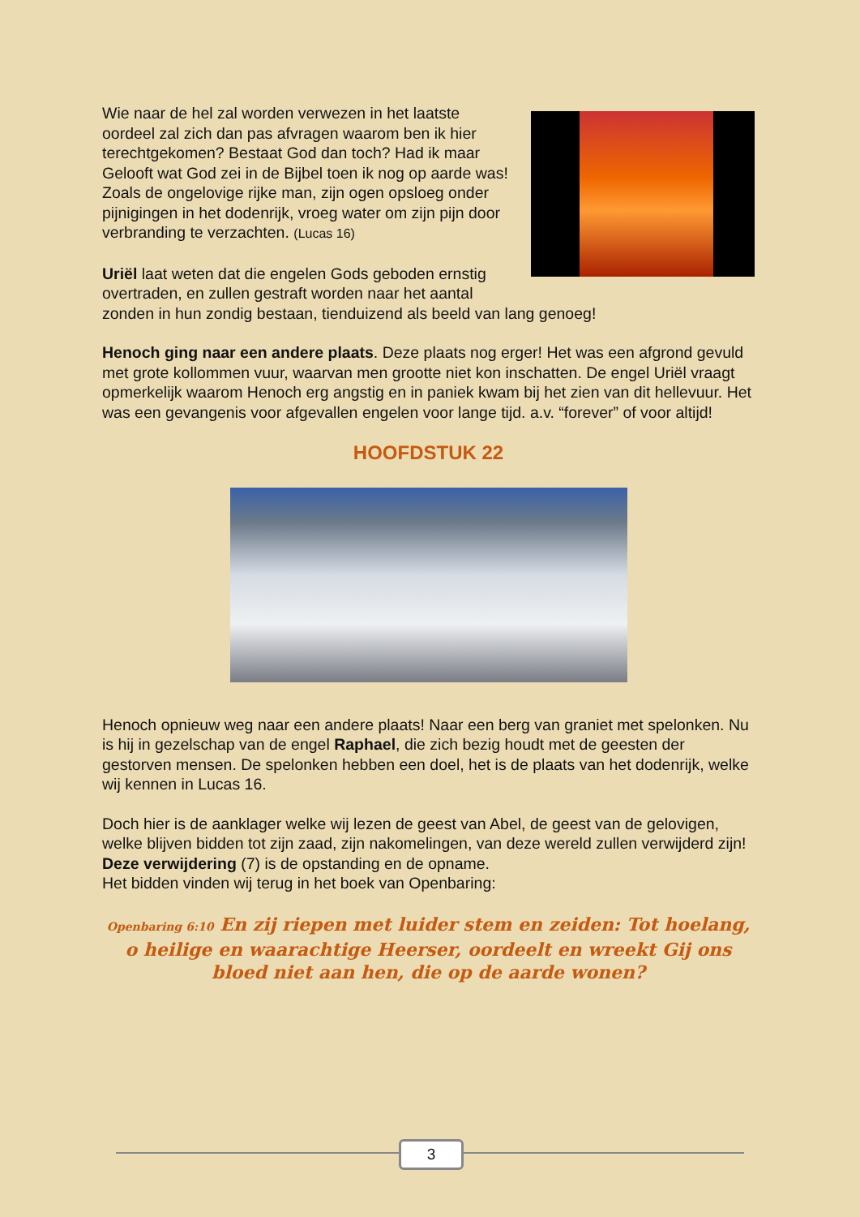Wie naar de hel zal worden verwezen in het laatste oordeel zal zich dan pas afvragen waarom ben ik hier terechtgekomen? Bestaat God dan toch? Had ik maar Gelooft wat God zei in de Bijbel toen ik nog op aarde was!
Zoals de ongelovige rijke man, zijn ogen opsloeg onder pijnigingen in het dodenrijk, vroeg water om zijn pijn door verbranding te verzachten. (Lucas 16)
Uriël laat weten dat die engelen Gods geboden ernstig overtraden, en zullen gestraft worden naar het aantal zonden in hun zondig bestaan, tienduizend als beeld van lang genoeg!
Henoch ging naar een andere plaats. Deze plaats nog erger! Het was een afgrond gevuld met grote kollommen vuur, waarvan men grootte niet kon inschatten. De engel Uriël vraagt opmerkelijk waarom Henoch erg angstig en in paniek kwam bij het zien van dit hellevuur. Het was een gevangenis voor afgevallen engelen voor lange tijd. a.v. “forever” of voor altijd!
HOOFDSTUK 22
Henoch opnieuw weg naar een andere plaats! Naar een berg van graniet met spelonken. Nu is hij in gezelschap van de engel Raphael, die zich bezig houdt met de geesten der gestorven mensen. De spelonken hebben een doel, het is de plaats van het dodenrijk, welke wij kennen in Lucas 16.
Doch hier is de aanklager welke wij lezen de geest van Abel, de geest van de gelovigen, welke blijven bidden tot zijn zaad, zijn nakomelingen, van deze wereld zullen verwijderd zijn! Deze verwijdering (7) is de opstanding en de opname.
Het bidden vinden wij terug in het boek van Openbaring:
Openbaring 6:10 En zij riepen met luider stem en zeiden: Tot hoelang, o heilige en waarachtige Heerser, oordeelt en wreekt Gij ons bloed niet aan hen, die op de aarde wonen?
3